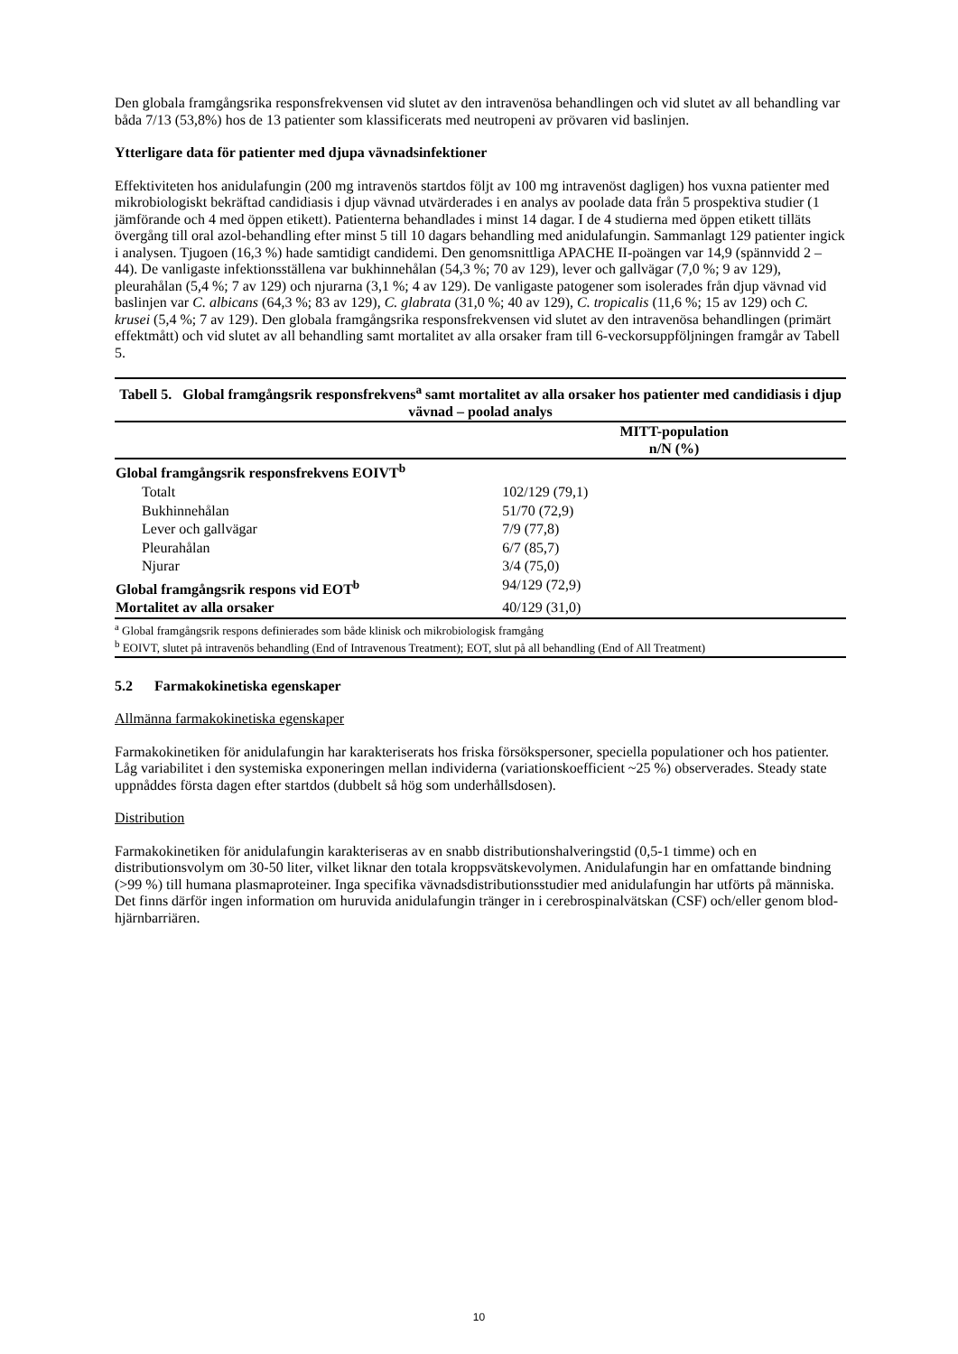Den globala framgångsrika responsfrekvensen vid slutet av den intravenösa behandlingen och vid slutet av all behandling var båda 7/13 (53,8%) hos de 13 patienter som klassificerats med neutropeni av prövaren vid baslinjen.
Ytterligare data för patienter med djupa vävnadsinfektioner
Effektiviteten hos anidulafungin (200 mg intravenös startdos följt av 100 mg intravenöst dagligen) hos vuxna patienter med mikrobiologiskt bekräftad candidiasis i djup vävnad utvärderades i en analys av poolade data från 5 prospektiva studier (1 jämförande och 4 med öppen etikett). Patienterna behandlades i minst 14 dagar. I de 4 studierna med öppen etikett tilläts övergång till oral azol-behandling efter minst 5 till 10 dagars behandling med anidulafungin. Sammanlagt 129 patienter ingick i analysen. Tjugoen (16,3 %) hade samtidigt candidemi. Den genomsnittliga APACHE II-poängen var 14,9 (spännvidd 2 – 44). De vanligaste infektionsställena var bukhinnehålan (54,3 %; 70 av 129), lever och gallvägar (7,0 %; 9 av 129), pleurahålan (5,4 %; 7 av 129) och njurarna (3,1 %; 4 av 129). De vanligaste patogener som isolerades från djup vävnad vid baslinjen var C. albicans (64,3 %; 83 av 129), C. glabrata (31,0 %; 40 av 129), C. tropicalis (11,6 %; 15 av 129) och C. krusei (5,4 %; 7 av 129). Den globala framgångsrika responsfrekvensen vid slutet av den intravenösa behandlingen (primärt effektmått) och vid slutet av all behandling samt mortalitet av alla orsaker fram till 6-veckorsuppföljningen framgår av Tabell 5.
| Tabell 5. Global framgångsrik responsfrekvens<sup>a</sup> samt mortalitet av alla orsaker hos patienter med candidiasis i djup vävnad – poolad analys | |
| | MITT-population n/N (%) |
| Global framgångsrik responsfrekvens EOIVT<sup>b</sup> | |
| Totalt | 102/129 (79,1) |
| Bukhinnehålan | 51/70 (72,9) |
| Lever och gallvägar | 7/9 (77,8) |
| Pleurahålan | 6/7 (85,7) |
| Njurar | 3/4 (75,0) |
| Global framgångsrik respons vid EOT<sup>b</sup> | 94/129 (72,9) |
| Mortalitet av alla orsaker | 40/129 (31,0) |
| <sup>a</sup> Global framgångsrik respons definierades som både klinisk och mikrobiologisk framgång <sup>b</sup> EOIVT, slutet på intravenös behandling (End of Intravenous Treatment); EOT, slut på all behandling (End of All Treatment) | |
5.2 Farmakokinetiska egenskaper
Allmänna farmakokinetiska egenskaper
Farmakokinetiken för anidulafungin har karakteriserats hos friska försökspersoner, speciella populationer och hos patienter. Låg variabilitet i den systemiska exponeringen mellan individerna (variationskoefficient ~25 %) observerades. Steady state uppnåddes första dagen efter startdos (dubbelt så hög som underhållsdosen).
Distribution
Farmakokinetiken för anidulafungin karakteriseras av en snabb distributionshalveringstid (0,5-1 timme) och en distributionsvolym om 30-50 liter, vilket liknar den totala kroppsvätskevolymen. Anidulafungin har en omfattande bindning (>99 %) till humana plasmaproteiner. Inga specifika vävnadsdistributionsstudier med anidulafungin har utförts på människa. Det finns därför ingen information om huruvida anidulafungin tränger in i cerebrospinalvätskan (CSF) och/eller genom blod-hjärnbarriären.
10